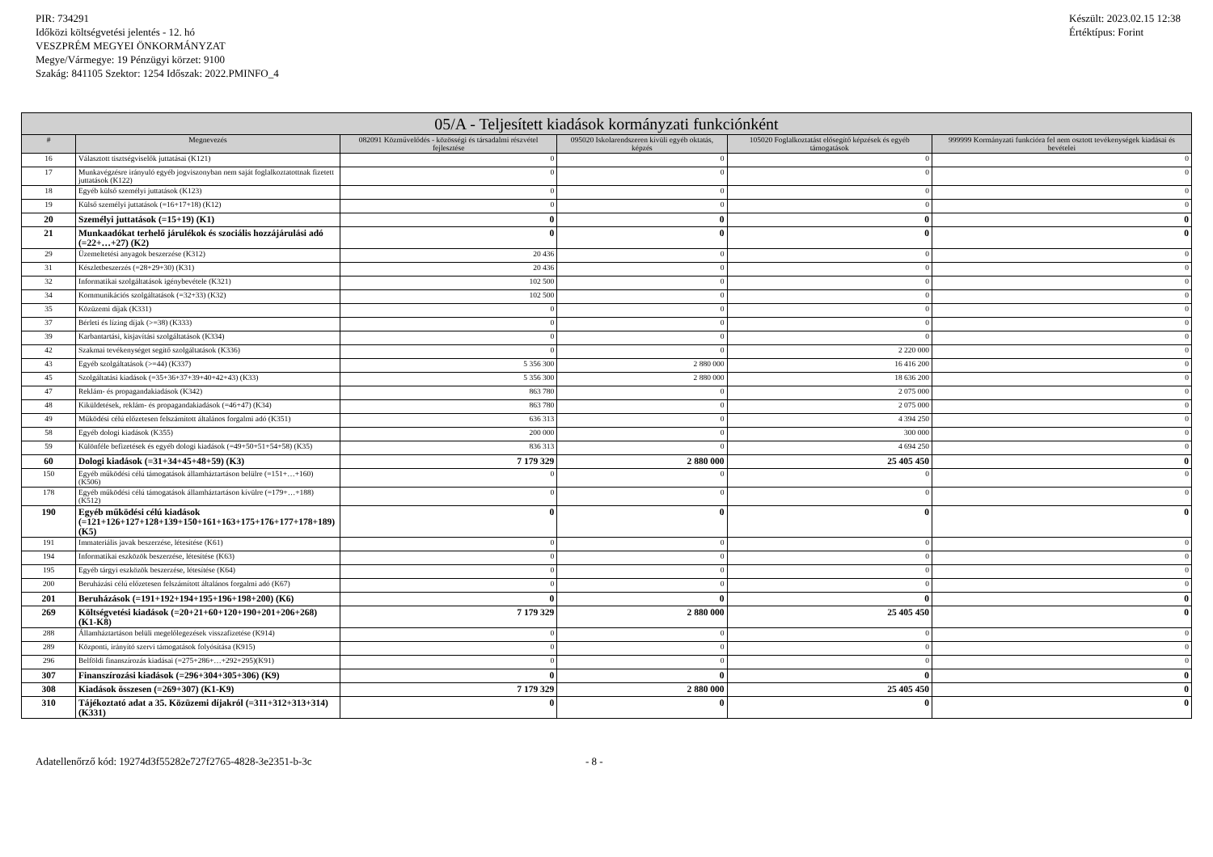PIR: 734291
Időközi költségvetési jelentés - 12. hó
VESZPRÉM MEGYEI ÖNKORMÁNYZAT
Megye/Vármegye: 19 Pénzügyi körzet: 9100
Szakág: 841105 Szektor: 1254 Időszak: 2022.PMINFO_4
Készült: 2023.02.15 12:38
Értéktípus: Forint
| 05/A - Teljesített kiadások kormányzati funkciónként | | | | | |
| --- | --- | --- | --- | --- | --- |
| # | Megnevezés | 082091 Közművelődés - közösségi és társadalmi részvétel fejlesztése | 095020 Iskolarendszeren kívüli egyéb oktatás, képzés | 105020 Foglalkoztatást elősegítő képzések és egyéb támogatások | 999999 Kormányzati funkcióra fel nem osztott tevékenységek kiadásai és bevételei |
| 16 | Választott tisztségviselők juttatásai (K121) | 0 | 0 | 0 | 0 |
| 17 | Munkavégzésre irányuló egyéb jogviszonyban nem saját foglalkoztatottnak fizetett juttatások (K122) | 0 | 0 | 0 | 0 |
| 18 | Egyéb külső személyi juttatások (K123) | 0 | 0 | 0 | 0 |
| 19 | Külső személyi juttatások (=16+17+18) (K12) | 0 | 0 | 0 | 0 |
| 20 | Személyi juttatások (=15+19) (K1) | 0 | 0 | 0 | 0 |
| 21 | Munkaadókat terhelő járulékok és szociális hozzájárulási adó (=22+…+27) (K2) | 0 | 0 | 0 | 0 |
| 29 | Üzemeltetési anyagok beszerzése (K312) | 20 436 | 0 | 0 | 0 |
| 31 | Készletbeszerzés (=28+29+30) (K31) | 20 436 | 0 | 0 | 0 |
| 32 | Informatikai szolgáltatások igénybevétele (K321) | 102 500 | 0 | 0 | 0 |
| 34 | Kommunikációs szolgáltatások (=32+33) (K32) | 102 500 | 0 | 0 | 0 |
| 35 | Közüzemi díjak (K331) | 0 | 0 | 0 | 0 |
| 37 | Bérleti és lízing díjak (>=38) (K333) | 0 | 0 | 0 | 0 |
| 39 | Karbantartási, kisjavítási szolgáltatások (K334) | 0 | 0 | 0 | 0 |
| 42 | Szakmai tevékenységet segítő szolgáltatások (K336) | 0 | 0 | 2 220 000 | 0 |
| 43 | Egyéb szolgáltatások (>=44) (K337) | 5 356 300 | 2 880 000 | 16 416 200 | 0 |
| 45 | Szolgáltatási kiadások (=35+36+37+39+40+42+43) (K33) | 5 356 300 | 2 880 000 | 18 636 200 | 0 |
| 47 | Reklám- és propagandakiadások (K342) | 863 780 | 0 | 2 075 000 | 0 |
| 48 | Kiküldetések, reklám- és propagandakiadások (=46+47) (K34) | 863 780 | 0 | 2 075 000 | 0 |
| 49 | Működési célú előzetesen felszámított általános forgalmi adó (K351) | 636 313 | 0 | 4 394 250 | 0 |
| 58 | Egyéb dologi kiadások (K355) | 200 000 | 0 | 300 000 | 0 |
| 59 | Különféle befizetések és egyéb dologi kiadások (=49+50+51+54+58) (K35) | 836 313 | 0 | 4 694 250 | 0 |
| 60 | Dologi kiadások (=31+34+45+48+59) (K3) | 7 179 329 | 2 880 000 | 25 405 450 | 0 |
| 150 | Egyéb működési célú támogatások államháztartáson belülre (=151+…+160) (K506) | 0 | 0 | 0 | 0 |
| 178 | Egyéb működési célú támogatások államháztartáson kívülre (=179+…+188) (K512) | 0 | 0 | 0 | 0 |
| 190 | Egyéb működési célú kiadások (=121+126+127+128+139+150+161+163+175+176+177+178+189) (K5) | 0 | 0 | 0 | 0 |
| 191 | Immateriális javak beszerzése, létesítése (K61) | 0 | 0 | 0 | 0 |
| 194 | Informatikai eszközök beszerzése, létesítése (K63) | 0 | 0 | 0 | 0 |
| 195 | Egyéb tárgyi eszközök beszerzése, létesítése (K64) | 0 | 0 | 0 | 0 |
| 200 | Beruházási célú előzetesen felszámított általános forgalmi adó (K67) | 0 | 0 | 0 | 0 |
| 201 | Beruházások (=191+192+194+195+196+198+200) (K6) | 0 | 0 | 0 | 0 |
| 269 | Költségvetési kiadások (=20+21+60+120+190+201+206+268) (K1-K8) | 7 179 329 | 2 880 000 | 25 405 450 | 0 |
| 288 | Államháztartáson belüli megelőlegezések visszafizetése (K914) | 0 | 0 | 0 | 0 |
| 289 | Központi, irányító szervi támogatások folyósítása (K915) | 0 | 0 | 0 | 0 |
| 296 | Belföldi finanszírozás kiadásai (=275+286+…+292+295)(K91) | 0 | 0 | 0 | 0 |
| 307 | Finanszírozási kiadások (=296+304+305+306) (K9) | 0 | 0 | 0 | 0 |
| 308 | Kiadások összesen (=269+307) (K1-K9) | 7 179 329 | 2 880 000 | 25 405 450 | 0 |
| 310 | Tájékoztató adat a 35. Közüzemi díjakról (=311+312+313+314) (K331) | 0 | 0 | 0 | 0 |
Adatellenőrző kód: 19274d3f55282e727f2765-4828-3e2351-b-3c - 8 -